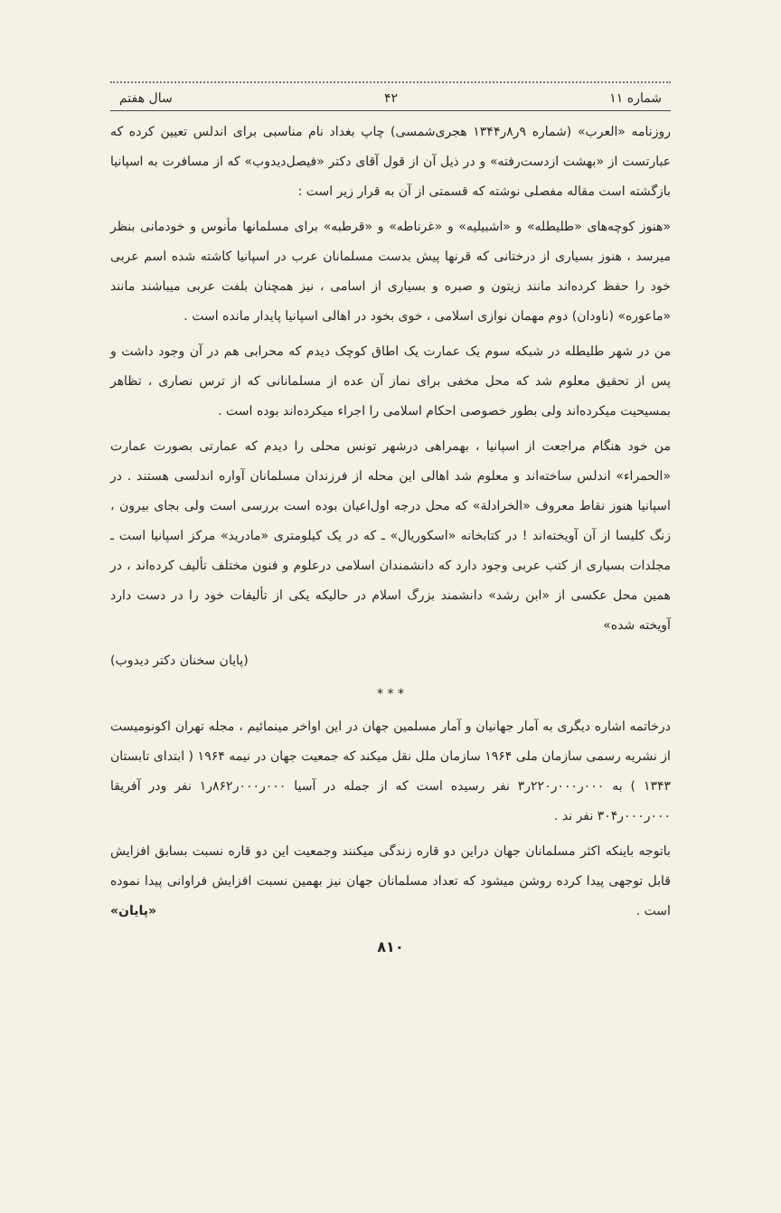شماره ۱۱ ۴۲ سال هفتم
روزنامه «العرب» (شماره ۹ر۸ر۱۳۴۴ هجری‌شمسی) چاپ بغداد نام مناسبی برای اندلس تعیین کرده که عبارتست از «بهشت ازدست‌رفته» و در ذیل آن از قول آقای دکتر «فیصل‌دیدوب» که از مسافرت به اسپانیا بازگشته است مقاله‌ مفصلی نوشته که قسمتی از آن به قرار زیر است :
«هنوز کوچه‌های «طلیطله» و «اشبیلیه» و «غرناطه» و «قرطبه» برای مسلمانها مأنوس و خودمانی بنظر میرسد ، هنوز بسیاری از درختانی که قرنها پیش بدست مسلمانان عرب در اسپانیا کاشته شده اسم عربی خود را حفظ کرده‌اند مانند زیتون و صبره و بسیاری از اسامی ، نیز همچنان بلفت عربی میباشند مانند «ماعوره» (ناودان) دوم مهمان نوازی اسلامی ، خوی بخود در اهالی اسپانیا پایدار مانده است .
من در شهر طلیطله در شبکه‌ سوم یک عمارت یک اطاق کوچک دیدم که محرابی هم در آن وجود داشت و پس از تحقیق معلوم شد که محل مخفی برای نماز آن عده از مسلمانانی که از ترس نصاری ، تظاهر بمسیحیت میکرده‌اند ولی بطور خصوصی احکام اسلامی را اجراء میکرده‌اند بوده است .
من خود هنگام مراجعت از اسپانیا ، بهمراهی درشهر تونس محلی را دیدم که عمارتی بصورت عمارت «الحمراء» اندلس ساخته‌اند و معلوم شد اهالی این محله از فرزندان مسلمانان آواره اندلسی هستند . در اسپانیا هنوز نقاط معروف «الخرادلة» که محل درجه اول‌اعیان بوده است بررسی است ولی بجای بیرون ، زنگ کلیسا از آن آویخته‌اند ! در کتابخانه «اسکوریال» ـ که در یک کیلومتری «مادرید» مرکز اسپانیا است ـ مجلدات بسیاری از کتب عربی وجود دارد که دانشمندان اسلامی درعلوم و فنون مختلف تألیف کرده‌اند ، در همین محل عکسی از «ابن رشد» دانشمند بزرگ اسلام در حالیکه یکی از تألیفات خود را در دست دارد آویخته شده»
(پایان سخنان دکتر دیدوب)
* * *
درخاتمه اشاره دیگری به آمار جهانیان و آمار مسلمین جهان در این اواخر مینمائیم ، مجله تهران اکونومیست از نشریه رسمی سازمان ملی ۱۹۶۴ سازمان ملل نقل میکند که جمعیت جهان در نیمه ۱۹۶۴ ( ابتدای تابستان ۱۳۴۳ ) به ۰۰۰ر۰۰۰ر۲۲۰ر۳ نفر رسیده است که از جمله در آسیا ۰۰۰ر۰۰۰ر۸۶۲ر۱ نفر ودر آفریقا ۰۰۰ر۰۰۰ر۳۰۴ نفر ند .
باتوجه باینکه اکثر مسلمانان جهان دراین دو قاره زندگی میکنند وجمعیت این دو قاره نسبت بسابق افزایش قابل توجهی پیدا کرده روشن میشود که تعداد مسلمانان جهان نیز بهمین نسبت افزایش فراوانی پیدا نموده است . «پایان»
۸۱۰